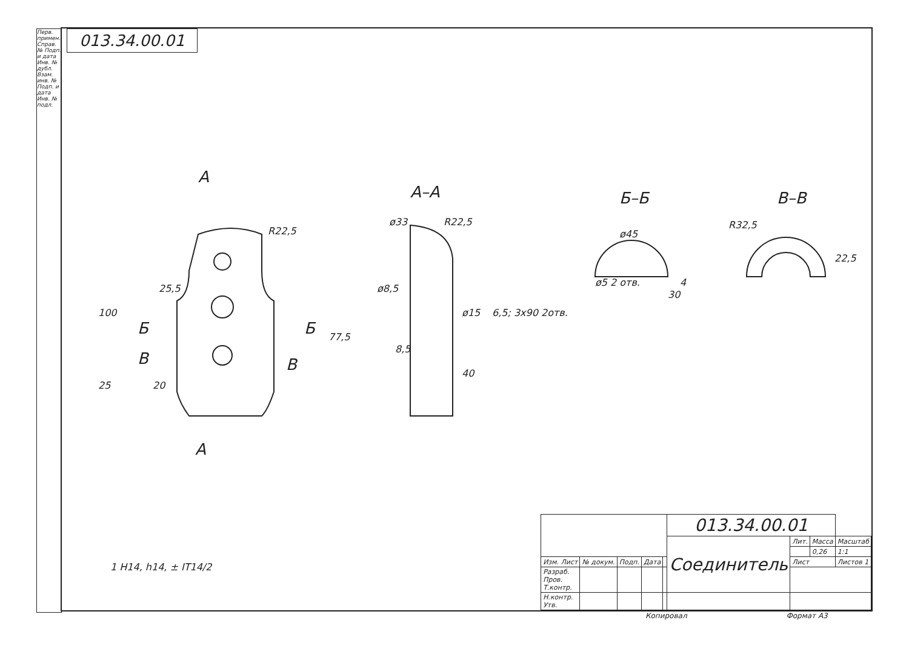013.34.00.01
Перв. примен. Справ. № Подп. и дата Инв. № дубл. Взам. инв. № Подп. и дата Инв. № подл.
А
А–А Б–Б В–В
Б Б
В В
А
R22,5
ø33 R22,5
ø45
R32,5
100
25,5
25 20
77,5
ø8,5
8,5
ø15 6,5; 3x90 2отв.
40
ø5 2 отв.
30
4
22,5
1 H14, h14, ± IT14/2
| | | | | | 013.34.00.01 | | | |
| | | | | | Соединитель | Лит. | Масса | Масштаб |
| | | | | | | | 0,26 | 1:1 |
| Изм. Лист | № докум. | Подп. | Дата | | | Лист | | Листов 1 |
| Разраб. Пров. Т.контр. | | | | | | | | |
| Н.контр. Утв. | | | | | | | | |
Копировал Формат А3